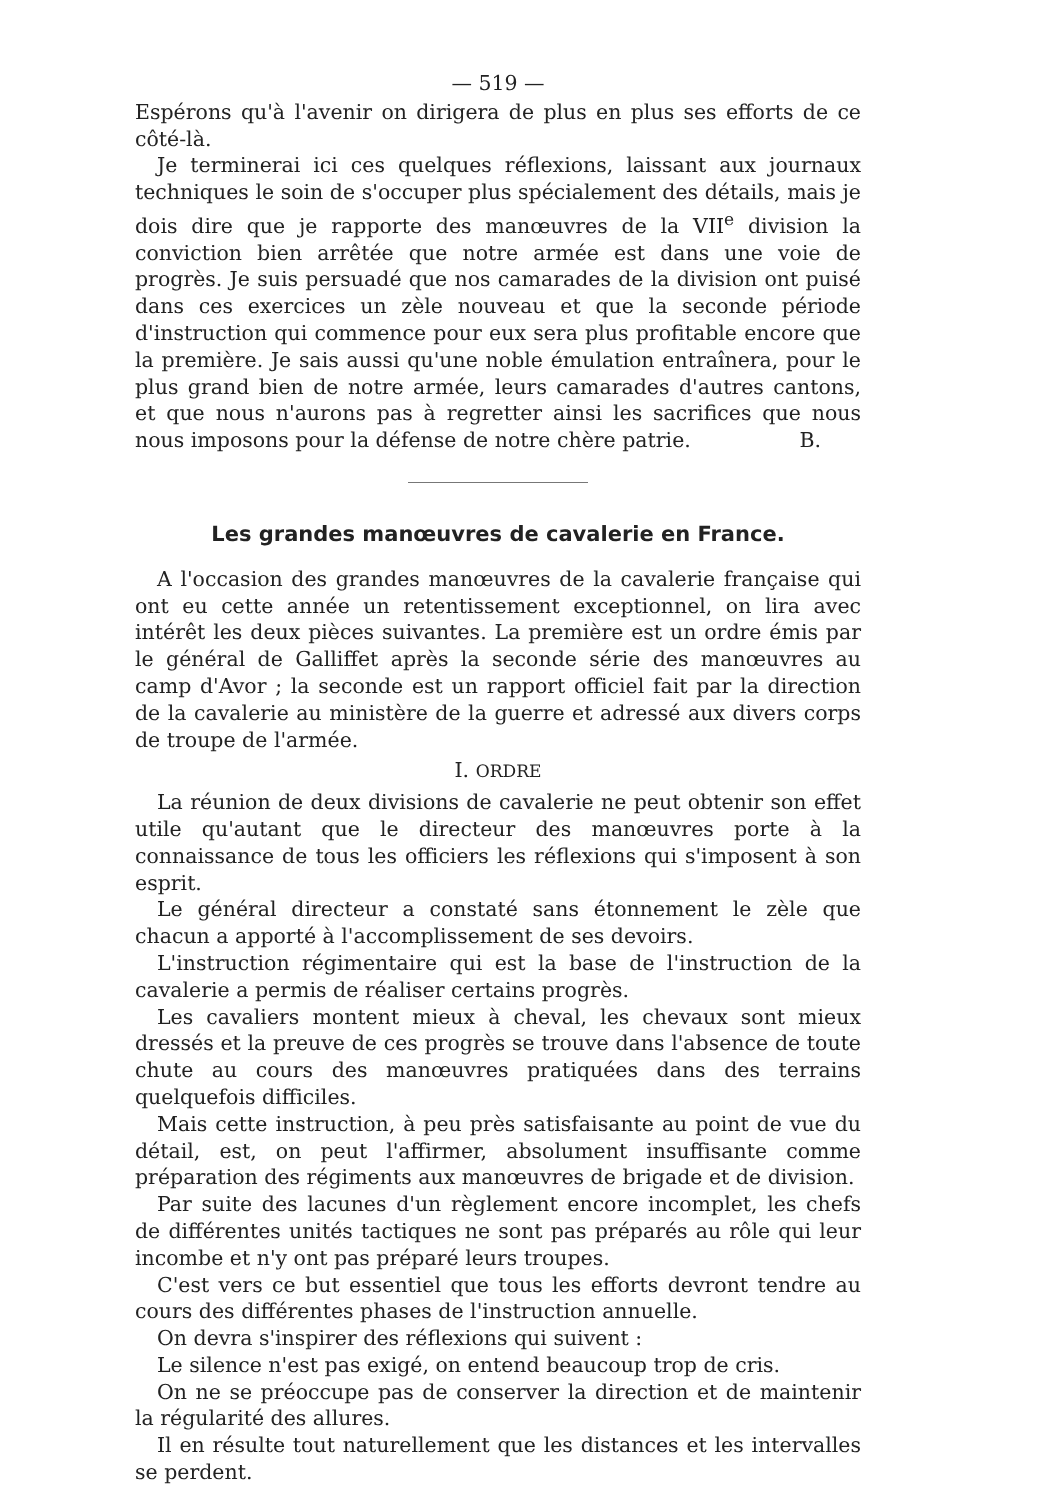— 519 —
Espérons qu'à l'avenir on dirigera de plus en plus ses efforts de ce côté-là.
Je terminerai ici ces quelques réflexions, laissant aux journaux techniques le soin de s'occuper plus spécialement des détails, mais je dois dire que je rapporte des manœuvres de la VII<sup>e</sup> division la conviction bien arrêtée que notre armée est dans une voie de progrès. Je suis persuadé que nos camarades de la division ont puisé dans ces exercices un zèle nouveau et que la seconde période d'instruction qui commence pour eux sera plus profitable encore que la première. Je sais aussi qu'une noble émulation entraînera, pour le plus grand bien de notre armée, leurs camarades d'autres cantons, et que nous n'aurons pas à regretter ainsi les sacrifices que nous nous imposons pour la défense de notre chère patrie. B.
Les grandes manœuvres de cavalerie en France.
A l'occasion des grandes manœuvres de la cavalerie française qui ont eu cette année un retentissement exceptionnel, on lira avec intérêt les deux pièces suivantes. La première est un ordre émis par le général de Galliffet après la seconde série des manœuvres au camp d'Avor ; la seconde est un rapport officiel fait par la direction de la cavalerie au ministère de la guerre et adressé aux divers corps de troupe de l'armée.
I. ORDRE
La réunion de deux divisions de cavalerie ne peut obtenir son effet utile qu'autant que le directeur des manœuvres porte à la connaissance de tous les officiers les réflexions qui s'imposent à son esprit.
Le général directeur a constaté sans étonnement le zèle que chacun a apporté à l'accomplissement de ses devoirs.
L'instruction régimentaire qui est la base de l'instruction de la cavalerie a permis de réaliser certains progrès.
Les cavaliers montent mieux à cheval, les chevaux sont mieux dressés et la preuve de ces progrès se trouve dans l'absence de toute chute au cours des manœuvres pratiquées dans des terrains quelquefois difficiles.
Mais cette instruction, à peu près satisfaisante au point de vue du détail, est, on peut l'affirmer, absolument insuffisante comme préparation des régiments aux manœuvres de brigade et de division.
Par suite des lacunes d'un règlement encore incomplet, les chefs de différentes unités tactiques ne sont pas préparés au rôle qui leur incombe et n'y ont pas préparé leurs troupes.
C'est vers ce but essentiel que tous les efforts devront tendre au cours des différentes phases de l'instruction annuelle.
On devra s'inspirer des réflexions qui suivent :
Le silence n'est pas exigé, on entend beaucoup trop de cris.
On ne se préoccupe pas de conserver la direction et de maintenir la régularité des allures.
Il en résulte tout naturellement que les distances et les intervalles se perdent.